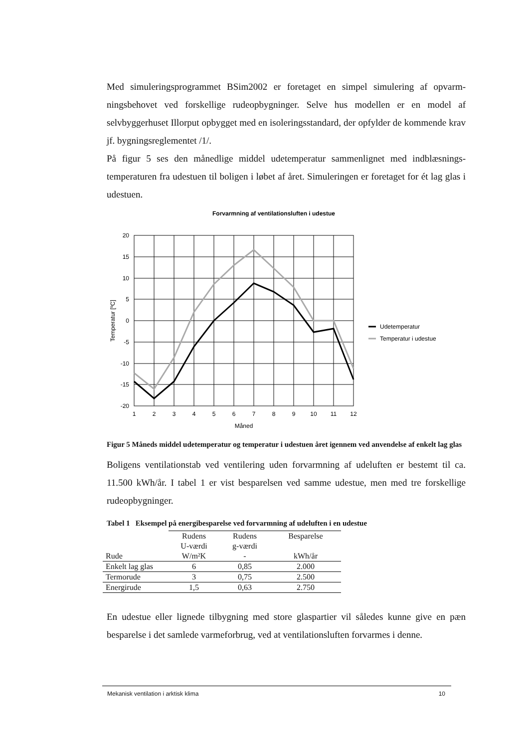Med simuleringsprogrammet BSim2002 er foretaget en simpel simulering af opvarm­ningsbehovet ved forskellige rudeopbygninger. Selve hus modellen er en model af selvbyggerhuset Illorput opbygget med en isoleringsstandard, der opfylder de kom­mende krav jf. bygningsreglementet /1/.
På figur 5 ses den månedlige middel udetemperatur sammenlignet med indblæsnings­temperaturen fra udestuen til boligen i løbet af året. Simuleringen er foretaget for ét lag glas i udestuen.
Forvarmning af ventilationsluften i udestue
20
15
10
5
0
-5
-10
-15
-20
1
2
3
4
5
6
7
8
9
10
11
12
Måned
Temperatur [ºC]
Udetemperatur
Temperatur i udestue
Figur 5 Måneds middel udetemperatur og temperatur i udestuen året igennem ved anvendelse af enkelt lag glas
Boligens ventilationstab ved ventilering uden forvarmning af udeluften er bestemt til ca. 11.500 kWh/år. I tabel 1 er vist besparelsen ved samme udestue, men med tre for­skellige rudeopbygninger.
Tabel 1 Eksempel på energibesparelse ved forvarmning af udeluften i en udestue
| Rude | Rudens U-værdi W/m²K | Rudens g-værdi - | Besparelse kWh/år |
| Enkelt lag glas | 6 | 0,85 | 2.000 |
| Termorude | 3 | 0,75 | 2.500 |
| Energirude | 1,5 | 0,63 | 2.750 |
En udestue eller lignede tilbygning med store glaspartier vil således kunne give en pæn besparelse i det samlede varmeforbrug, ved at ventilationsluften forvarmes i denne.
Mekanisk ventilation i arktisk klima 10